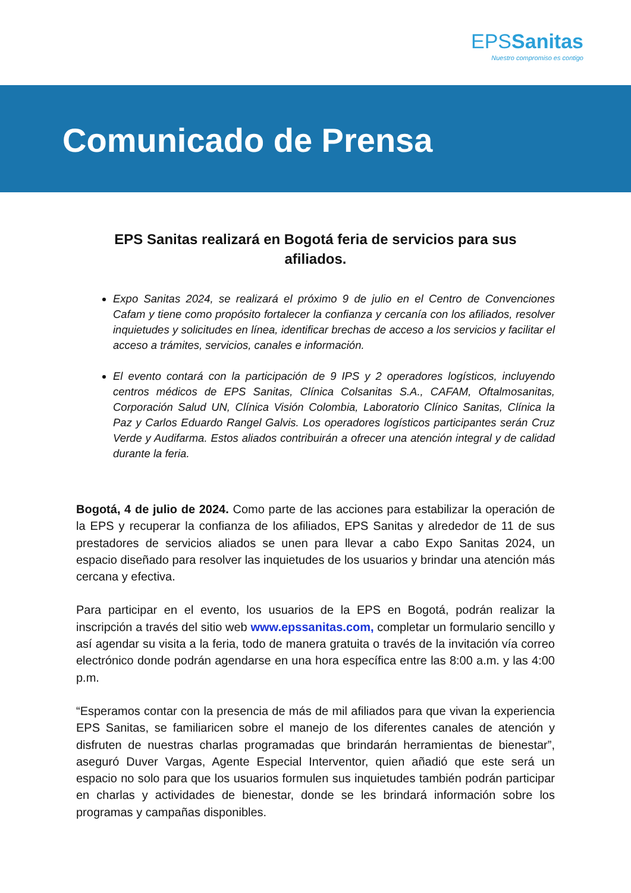EPSSanitas
Nuestro compromiso es contigo
Comunicado de Prensa
EPS Sanitas realizará en Bogotá feria de servicios para sus afiliados.
Expo Sanitas 2024, se realizará el próximo 9 de julio en el Centro de Convenciones Cafam y tiene como propósito fortalecer la confianza y cercanía con los afiliados, resolver inquietudes y solicitudes en línea, identificar brechas de acceso a los servicios y facilitar el acceso a trámites, servicios, canales e información.
El evento contará con la participación de 9 IPS y 2 operadores logísticos, incluyendo centros médicos de EPS Sanitas, Clínica Colsanitas S.A., CAFAM, Oftalmosanitas, Corporación Salud UN, Clínica Visión Colombia, Laboratorio Clínico Sanitas, Clínica la Paz y Carlos Eduardo Rangel Galvis. Los operadores logísticos participantes serán Cruz Verde y Audifarma. Estos aliados contribuirán a ofrecer una atención integral y de calidad durante la feria.
Bogotá, 4 de julio de 2024. Como parte de las acciones para estabilizar la operación de la EPS y recuperar la confianza de los afiliados, EPS Sanitas y alrededor de 11 de sus prestadores de servicios aliados se unen para llevar a cabo Expo Sanitas 2024, un espacio diseñado para resolver las inquietudes de los usuarios y brindar una atención más cercana y efectiva.
Para participar en el evento, los usuarios de la EPS en Bogotá, podrán realizar la inscripción a través del sitio web www.epssanitas.com, completar un formulario sencillo y así agendar su visita a la feria, todo de manera gratuita o través de la invitación vía correo electrónico donde podrán agendarse en una hora específica entre las 8:00 a.m. y las 4:00 p.m.
“Esperamos contar con la presencia de más de mil afiliados para que vivan la experiencia EPS Sanitas, se familiaricen sobre el manejo de los diferentes canales de atención y disfruten de nuestras charlas programadas que brindarán herramientas de bienestar”, aseguró Duver Vargas, Agente Especial Interventor, quien añadió que este será un espacio no solo para que los usuarios formulen sus inquietudes también podrán participar en charlas y actividades de bienestar, donde se les brindará información sobre los programas y campañas disponibles.